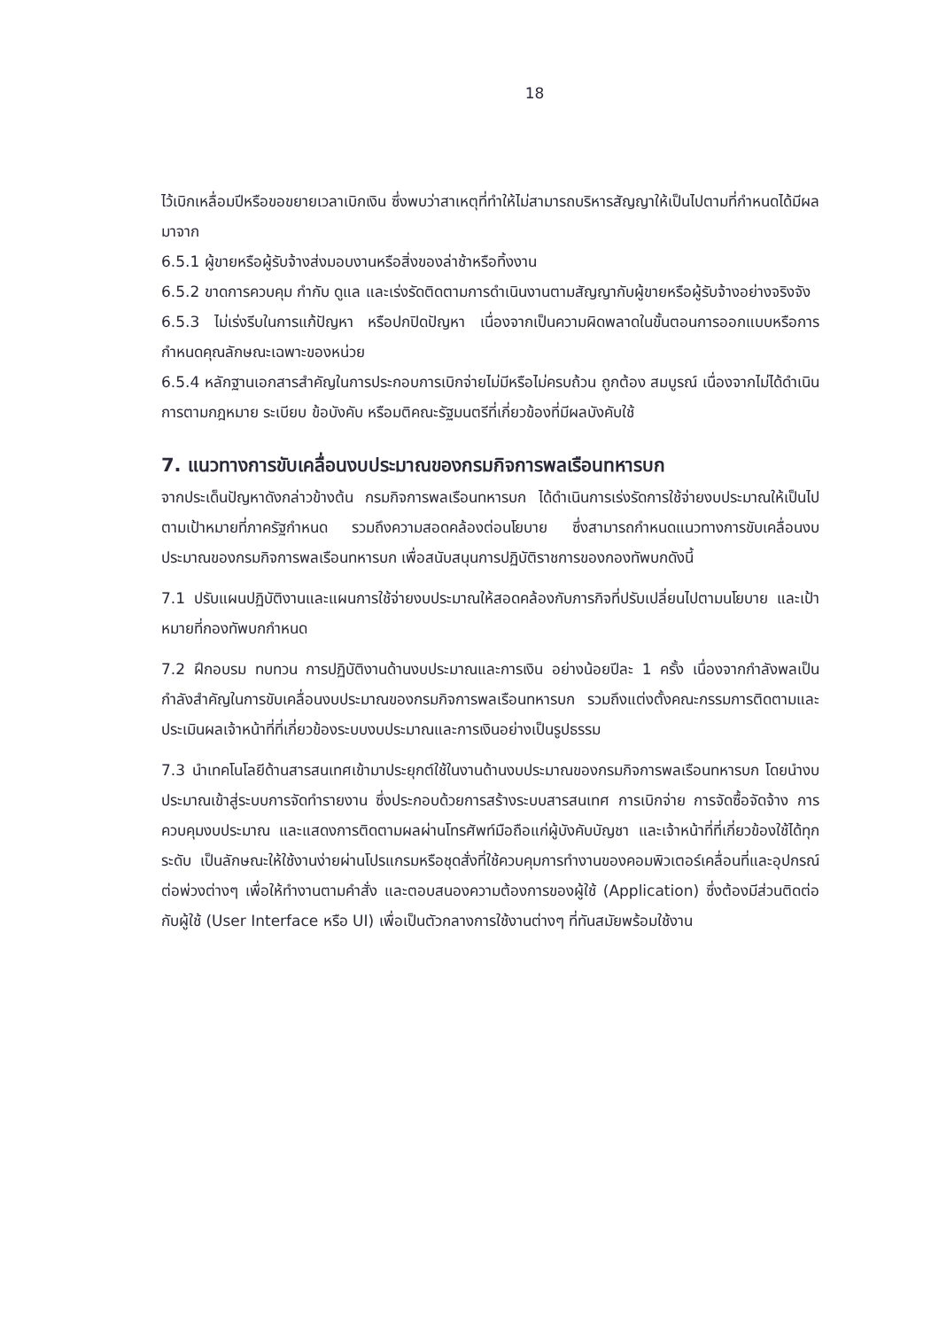18
ไว้เบิกเหลื่อมปีหรือขอขยายเวลาเบิกเงิน ซึ่งพบว่าสาเหตุที่ทำให้ไม่สามารถบริหารสัญญาให้เป็นไปตามที่กำหนดได้มีผลมาจาก
6.5.1 ผู้ขายหรือผู้รับจ้างส่งมอบงานหรือสิ่งของล่าช้าหรือทิ้งงาน
6.5.2 ขาดการควบคุม กำกับ ดูแล และเร่งรัดติดตามการดำเนินงานตามสัญญากับผู้ขายหรือผู้รับจ้างอย่างจริงจัง
6.5.3 ไม่เร่งรีบในการแก้ปัญหา หรือปกปิดปัญหา เนื่องจากเป็นความผิดพลาดในขั้นตอนการออกแบบหรือการกำหนดคุณลักษณะเฉพาะของหน่วย
6.5.4 หลักฐานเอกสารสำคัญในการประกอบการเบิกจ่ายไม่มีหรือไม่ครบถ้วน ถูกต้อง สมบูรณ์ เนื่องจากไม่ได้ดำเนินการตามกฎหมาย ระเบียบ ข้อบังคับ หรือมติคณะรัฐมนตรีที่เกี่ยวข้องที่มีผลบังคับใช้
7. แนวทางการขับเคลื่อนงบประมาณของกรมกิจการพลเรือนทหารบก
จากประเด็นปัญหาดังกล่าวข้างต้น กรมกิจการพลเรือนทหารบก ได้ดำเนินการเร่งรัดการใช้จ่ายงบประมาณให้เป็นไปตามเป้าหมายที่ภาครัฐกำหนด รวมถึงความสอดคล้องต่อนโยบาย ซึ่งสามารถกำหนดแนวทางการขับเคลื่อนงบประมาณของกรมกิจการพลเรือนทหารบก เพื่อสนับสนุนการปฏิบัติราชการของกองทัพบกดังนี้
7.1 ปรับแผนปฏิบัติงานและแผนการใช้จ่ายงบประมาณให้สอดคล้องกับภารกิจที่ปรับเปลี่ยนไปตามนโยบาย และเป้าหมายที่กองทัพบกกำหนด
7.2 ฝึกอบรม ทบทวน การปฏิบัติงานด้านงบประมาณและการเงิน อย่างน้อยปีละ 1 ครั้ง เนื่องจากกำลังพลเป็นกำลังสำคัญในการขับเคลื่อนงบประมาณของกรมกิจการพลเรือนทหารบก รวมถึงแต่งตั้งคณะกรรมการติดตามและประเมินผลเจ้าหน้าที่ที่เกี่ยวข้องระบบงบประมาณและการเงินอย่างเป็นรูปธรรม
7.3 นำเทคโนโลยีด้านสารสนเทศเข้ามาประยุกต์ใช้ในงานด้านงบประมาณของกรมกิจการพลเรือนทหารบก โดยนำงบประมาณเข้าสู่ระบบการจัดทำรายงาน ซึ่งประกอบด้วยการสร้างระบบสารสนเทศ การเบิกจ่าย การจัดซื้อจัดจ้าง การควบคุมงบประมาณ และแสดงการติดตามผลผ่านโทรศัพท์มือถือแก่ผู้บังคับบัญชา และเจ้าหน้าที่ที่เกี่ยวข้องใช้ได้ทุกระดับ เป็นลักษณะให้ใช้งานง่ายผ่านโปรแกรมหรือชุดสั่งที่ใช้ควบคุมการทำงานของคอมพิวเตอร์เคลื่อนที่และอุปกรณ์ต่อพ่วงต่างๆ เพื่อให้ทำงานตามคำสั่ง และตอบสนองความต้องการของผู้ใช้ (Application) ซึ่งต้องมีส่วนติดต่อกับผู้ใช้ (User Interface หรือ UI) เพื่อเป็นตัวกลางการใช้งานต่างๆ ที่ทันสมัยพร้อมใช้งาน